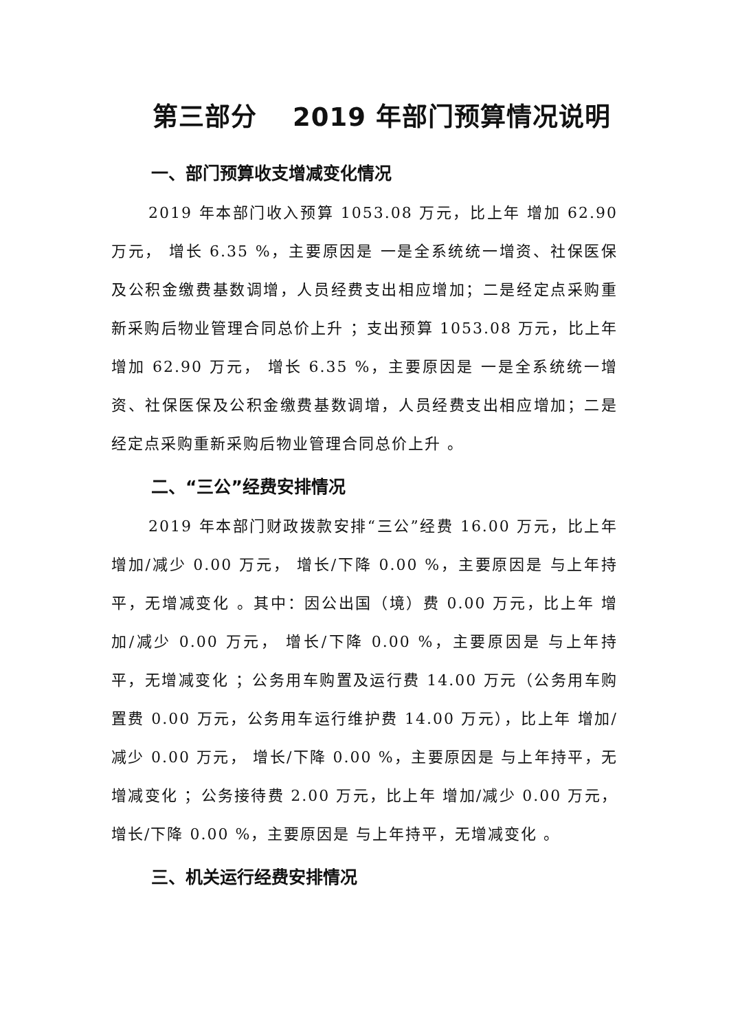第三部分　 2019 年部门预算情况说明
一、部门预算收支增减变化情况
2019 年本部门收入预算 1053.08 万元，比上年 增加 62.90 万元， 增长 6.35 %，主要原因是 一是全系统统一增资、社保医保及公积金缴费基数调增，人员经费支出相应增加；二是经定点采购重新采购后物业管理合同总价上升 ；支出预算 1053.08 万元，比上年 增加 62.90 万元， 增长 6.35 %，主要原因是 一是全系统统一增资、社保医保及公积金缴费基数调增，人员经费支出相应增加；二是经定点采购重新采购后物业管理合同总价上升 。
二、“三公”经费安排情况
2019 年本部门财政拨款安排“三公”经费 16.00 万元，比上年 增加/减少 0.00 万元， 增长/下降 0.00 %，主要原因是 与上年持平，无增减变化 。其中：因公出国（境）费 0.00 万元，比上年 增加/减少 0.00 万元， 增长/下降 0.00 %，主要原因是 与上年持平，无增减变化 ；公务用车购置及运行费 14.00 万元（公务用车购置费 0.00 万元，公务用车运行维护费 14.00 万元），比上年 增加/减少 0.00 万元， 增长/下降 0.00 %，主要原因是 与上年持平，无增减变化 ；公务接待费 2.00 万元，比上年 增加/减少 0.00 万元， 增长/下降 0.00 %，主要原因是 与上年持平，无增减变化 。
三、机关运行经费安排情况